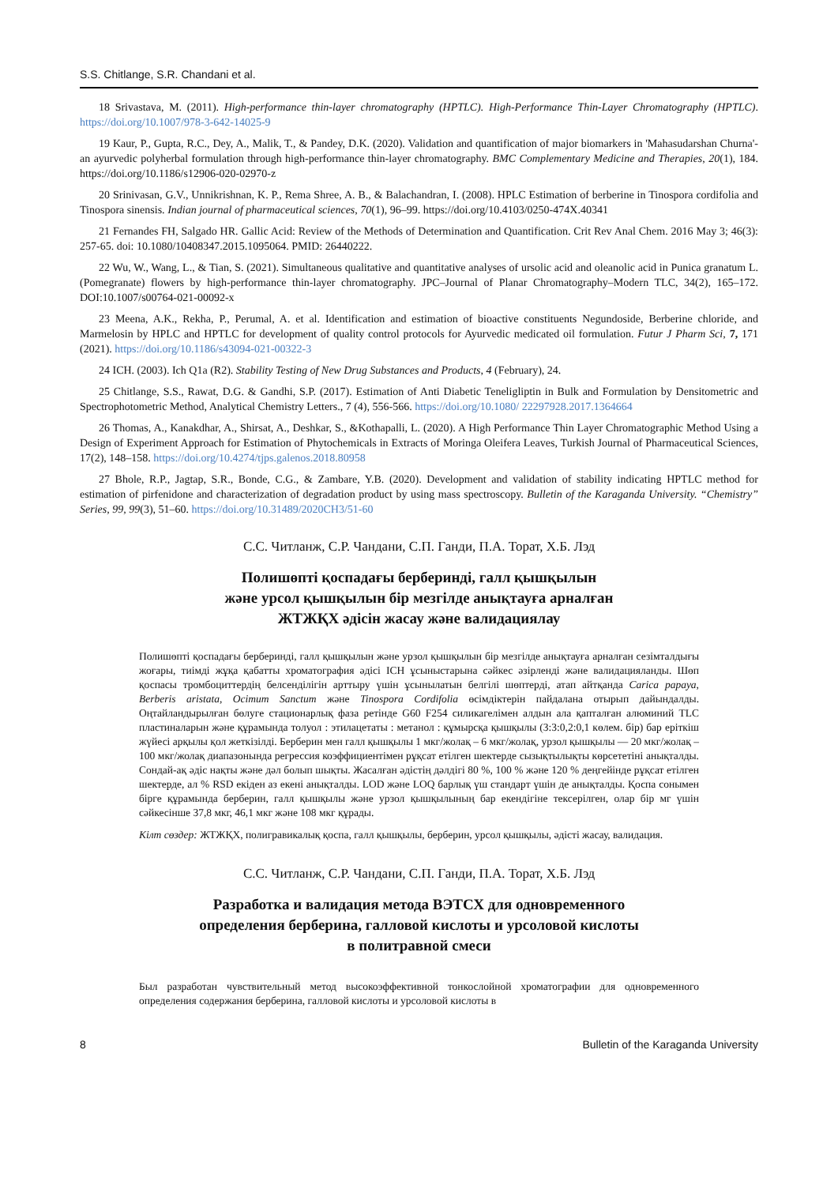S.S. Chitlange, S.R. Chandani et al.
18 Srivastava, M. (2011). High-performance thin-layer chromatography (HPTLC). High-Performance Thin-Layer Chromatography (HPTLC). https://doi.org/10.1007/978-3-642-14025-9
19 Kaur, P., Gupta, R.C., Dey, A., Malik, T., & Pandey, D.K. (2020). Validation and quantification of major biomarkers in 'Mahasudarshan Churna'- an ayurvedic polyherbal formulation through high-performance thin-layer chromatography. BMC Complementary Medicine and Therapies, 20(1), 184. https://doi.org/10.1186/s12906-020-02970-z
20 Srinivasan, G.V., Unnikrishnan, K. P., Rema Shree, A. B., & Balachandran, I. (2008). HPLC Estimation of berberine in Tinospora cordifolia and Tinospora sinensis. Indian journal of pharmaceutical sciences, 70(1), 96–99. https://doi.org/10.4103/0250-474X.40341
21 Fernandes FH, Salgado HR. Gallic Acid: Review of the Methods of Determination and Quantification. Crit Rev Anal Chem. 2016 May 3; 46(3): 257-65. doi: 10.1080/10408347.2015.1095064. PMID: 26440222.
22 Wu, W., Wang, L., & Tian, S. (2021). Simultaneous qualitative and quantitative analyses of ursolic acid and oleanolic acid in Punica granatum L.(Pomegranate) flowers by high-performance thin-layer chromatography. JPC–Journal of Planar Chromatography–Modern TLC, 34(2), 165–172. DOI:10.1007/s00764-021-00092-x
23 Meena, A.K., Rekha, P., Perumal, A. et al. Identification and estimation of bioactive constituents Negundoside, Berberine chloride, and Marmelosin by HPLC and HPTLC for development of quality control protocols for Ayurvedic medicated oil formulation. Futur J Pharm Sci, 7, 171 (2021). https://doi.org/10.1186/s43094-021-00322-3
24 ICH. (2003). Ich Q1a (R2). Stability Testing of New Drug Substances and Products, 4 (February), 24.
25 Chitlange, S.S., Rawat, D.G. & Gandhi, S.P. (2017). Estimation of Anti Diabetic Teneligliptin in Bulk and Formulation by Densitometric and Spectrophotometric Method, Analytical Chemistry Letters., 7 (4), 556-566. https://doi.org/10.1080/ 22297928.2017.1364664
26 Thomas, A., Kanakdhar, A., Shirsat, A., Deshkar, S., &Kothapalli, L. (2020). A High Performance Thin Layer Chromatographic Method Using a Design of Experiment Approach for Estimation of Phytochemicals in Extracts of Moringa Oleifera Leaves, Turkish Journal of Pharmaceutical Sciences, 17(2), 148–158. https://doi.org/10.4274/tjps.galenos.2018.80958
27 Bhole, R.P., Jagtap, S.R., Bonde, C.G., & Zambare, Y.B. (2020). Development and validation of stability indicating HPTLC method for estimation of pirfenidone and characterization of degradation product by using mass spectroscopy. Bulletin of the Karaganda University. “Chemistry” Series, 99, 99(3), 51–60. https://doi.org/10.31489/2020CH3/51-60
С.С. Читланж, С.Р. Чандани, С.П. Ганди, П.А. Торат, Х.Б. Лэд
Полишөпті қоспадағы берберинді, галл қышқылын
және урсол қышқылын бір мезгілде анықтауға арналған
ЖТЖҚХ әдісін жасау және валидациялау
Полишөпті қоспадағы берберинді, галл қышқылын және урзол қышқылын бір мезгілде анықтауға арналған сезімталдығы жоғары, тиімді жұқа қабатты хроматография әдісі ICH ұсыныстарына сәйкес әзірленді және валидацияланды. Шөп қоспасы тромбоциттердің белсенділігін арттыру үшін ұсынылатын белгілі шөптерді, атап айтқанда Carica papaya, Berberis aristata, Ocimum Sanctum және Tinospora Cordifolia өсімдіктерін пайдалана отырып дайындалды. Оңтайландырылған бөлуге стационарлық фаза ретінде G60 F254 силикагелімен алдын ала қапталған алюминий TLC пластиналарын және құрамында толуол : этилацетаты : метанол : құмырсқа қышқылы (3:3:0,2:0,1 көлем. бір) бар еріткіш жүйесі арқылы қол жеткізілді. Берберин мен галл қышқылы 1 мкг/жолақ – 6 мкг/жолақ, урзол қышқылы — 20 мкг/жолақ – 100 мкг/жолақ диапазонында регрессия коэффициентімен рұқсат етілген шектерде сызықтылықты көрсететіні анықталды. Сондай-ақ әдіс нақты және дәл болып шықты. Жасалған әдістің дәлдігі 80 %, 100 % және 120 % деңгейінде рұқсат етілген шектерде, ал % RSD екіден аз екені анықталды. LOD және LOQ барлық үш стандарт үшін де анықталды. Қоспа сонымен бірге құрамында берберин, галл қышқылы және урзол қышқылының бар екендігіне тексерілген, олар бір мг үшін сәйкесінше 37,8 мкг, 46,1 мкг және 108 мкг құрады.
Кілт сөздер: ЖТЖҚХ, полигравикалық қоспа, галл қышқылы, берберин, урсол қышқылы, әдісті жасау, валидация.
С.С. Читланж, С.Р. Чандани, С.П. Ганди, П.А. Торат, Х.Б. Лэд
Разработка и валидация метода ВЭТСХ для одновременного
определения берберина, галловой кислоты и урсоловой кислоты
в политравной смеси
Был разработан чувствительный метод высокоэффективной тонкослойной хроматографии для одновременного определения содержания берберина, галловой кислоты и урсоловой кислоты в
8 Bulletin of the Karaganda University